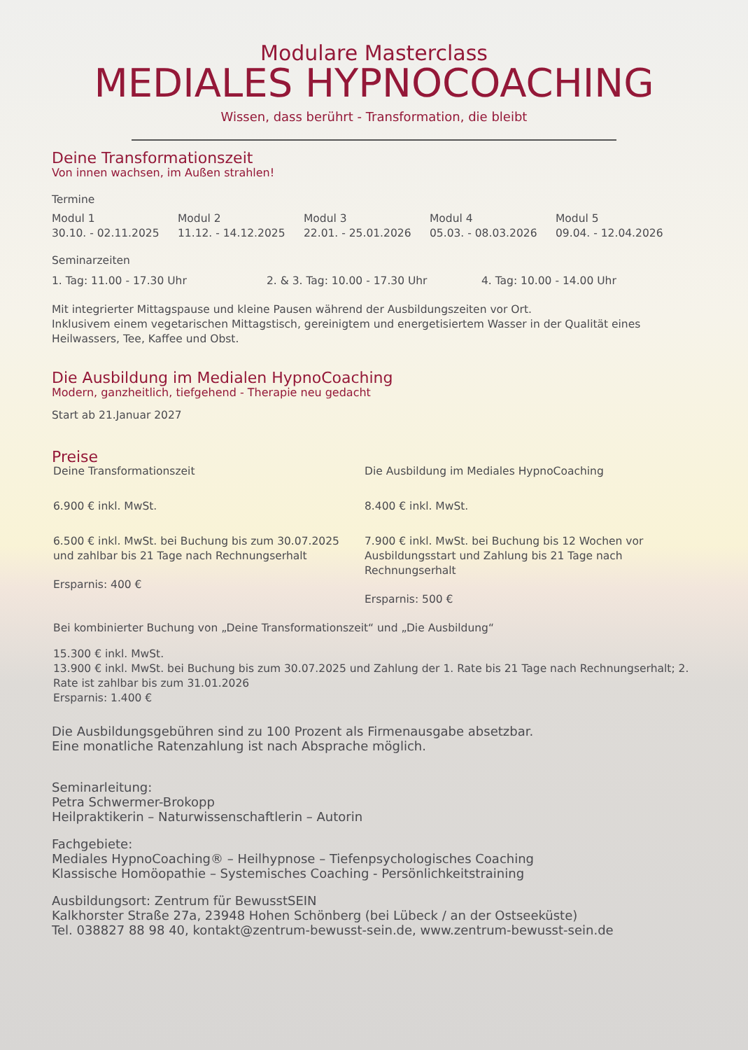Modulare Masterclass
MEDIALES HYPNOCOACHING
Wissen, dass berührt - Transformation, die bleibt
Deine Transformationszeit
Von innen wachsen, im Außen strahlen!
Termine
Modul 1
30.10. - 02.11.2025
Modul 2
11.12. - 14.12.2025
Modul 3
22.01. - 25.01.2026
Modul 4
05.03. - 08.03.2026
Modul 5
09.04. - 12.04.2026
Seminarzeiten
1. Tag: 11.00 - 17.30 Uhr 2. & 3. Tag: 10.00 - 17.30 Uhr 4. Tag: 10.00 - 14.00 Uhr
Mit integrierter Mittagspause und kleine Pausen während der Ausbildungszeiten vor Ort.
Inklusivem einem vegetarischen Mittagstisch, gereinigtem und energetisiertem Wasser in der Qualität eines Heilwassers, Tee, Kaffee und Obst.
Die Ausbildung im Medialen HypnoCoaching
Modern, ganzheitlich, tiefgehend - Therapie neu gedacht
Start ab 21.Januar 2027
Preise
Deine Transformationszeit
6.900 € inkl. MwSt.
6.500 € inkl. MwSt. bei Buchung bis zum 30.07.2025 und zahlbar bis 21 Tage nach Rechnungserhalt
Ersparnis: 400 €
Die Ausbildung im Mediales HypnoCoaching
8.400 € inkl. MwSt.
7.900 € inkl. MwSt. bei Buchung bis 12 Wochen vor Ausbildungsstart und Zahlung bis 21 Tage nach Rechnungserhalt
Ersparnis: 500 €
Bei kombinierter Buchung von „Deine Transformationszeit“ und „Die Ausbildung“
15.300 € inkl. MwSt.
13.900 € inkl. MwSt. bei Buchung bis zum 30.07.2025 und Zahlung der 1. Rate bis 21 Tage nach Rechnungserhalt; 2. Rate ist zahlbar bis zum 31.01.2026
Ersparnis: 1.400 €
Die Ausbildungsgebühren sind zu 100 Prozent als Firmenausgabe absetzbar.
Eine monatliche Ratenzahlung ist nach Absprache möglich.
Seminarleitung:
Petra Schwermer-Brokopp
Heilpraktikerin – Naturwissenschaftlerin – Autorin
Fachgebiete:
Mediales HypnoCoaching® – Heilhypnose – Tiefenpsychologisches Coaching
Klassische Homöopathie – Systemisches Coaching - Persönlichkeitstraining
Ausbildungsort: Zentrum für BewusstSEIN
Kalkhorster Straße 27a, 23948 Hohen Schönberg (bei Lübeck / an der Ostseeküste)
Tel. 038827 88 98 40, kontakt@zentrum-bewusst-sein.de, www.zentrum-bewusst-sein.de